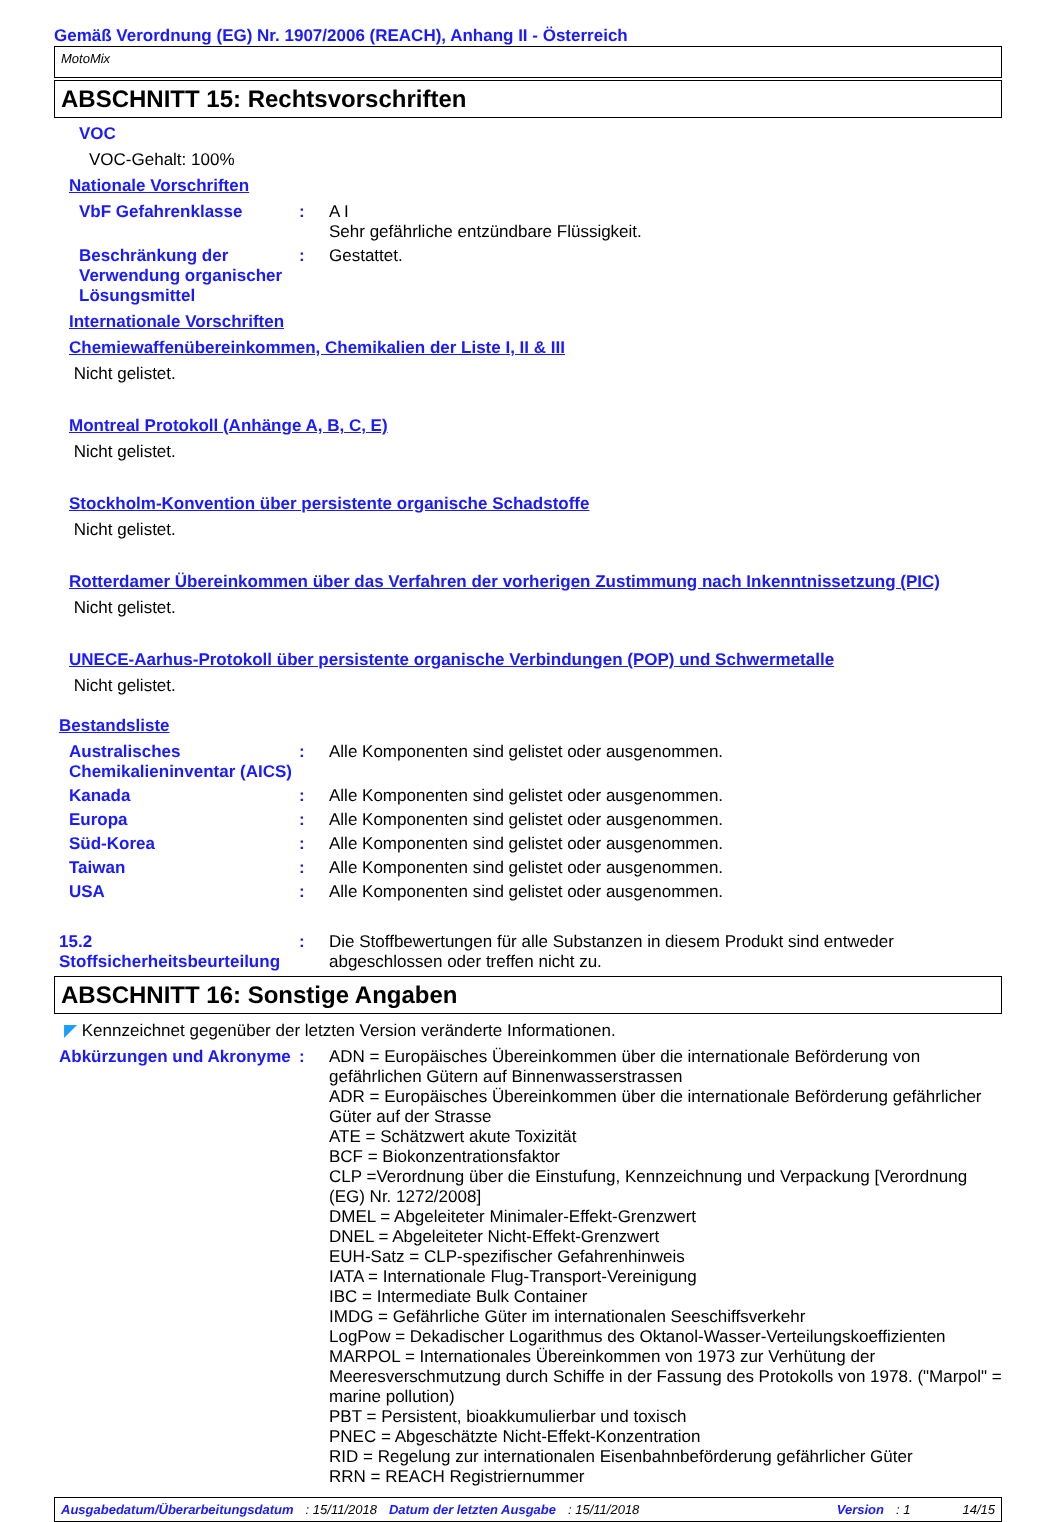Gemäß Verordnung (EG) Nr. 1907/2006 (REACH), Anhang II - Österreich
MotoMix
ABSCHNITT 15: Rechtsvorschriften
VOC
VOC-Gehalt: 100%
Nationale Vorschriften
VbF Gefahrenklasse : A I
Sehr gefährliche entzündbare Flüssigkeit.
Beschränkung der Verwendung organischer Lösungsmittel
: Gestattet.
Internationale Vorschriften
Chemiewaffenübereinkommen, Chemikalien der Liste I, II & III
Nicht gelistet.
Montreal Protokoll (Anhänge A, B, C, E)
Nicht gelistet.
Stockholm-Konvention über persistente organische Schadstoffe
Nicht gelistet.
Rotterdamer Übereinkommen über das Verfahren der vorherigen Zustimmung nach Inkenntnissetzung (PIC)
Nicht gelistet.
UNECE-Aarhus-Protokoll über persistente organische Verbindungen (POP) und Schwermetalle
Nicht gelistet.
Bestandsliste
Australisches Chemikalieninventar (AICS)
: Alle Komponenten sind gelistet oder ausgenommen.
Kanada : Alle Komponenten sind gelistet oder ausgenommen.
Europa : Alle Komponenten sind gelistet oder ausgenommen.
Süd-Korea : Alle Komponenten sind gelistet oder ausgenommen.
Taiwan : Alle Komponenten sind gelistet oder ausgenommen.
USA : Alle Komponenten sind gelistet oder ausgenommen.
15.2 Stoffsicherheitsbeurteilung
: Die Stoffbewertungen für alle Substanzen in diesem Produkt sind entweder abgeschlossen oder treffen nicht zu.
ABSCHNITT 16: Sonstige Angaben
◤ Kennzeichnet gegenüber der letzten Version veränderte Informationen.
Abkürzungen und Akronyme
: ADN = Europäisches Übereinkommen über die internationale Beförderung von gefährlichen Gütern auf Binnenwasserstrassen
ADR = Europäisches Übereinkommen über die internationale Beförderung gefährlicher Güter auf der Strasse
ATE = Schätzwert akute Toxizität
BCF = Biokonzentrationsfaktor
CLP =Verordnung über die Einstufung, Kennzeichnung und Verpackung [Verordnung (EG) Nr. 1272/2008]
DMEL = Abgeleiteter Minimaler-Effekt-Grenzwert
DNEL = Abgeleiteter Nicht-Effekt-Grenzwert
EUH-Satz = CLP-spezifischer Gefahrenhinweis
IATA = Internationale Flug-Transport-Vereinigung
IBC = Intermediate Bulk Container
IMDG = Gefährliche Güter im internationalen Seeschiffsverkehr
LogPow = Dekadischer Logarithmus des Oktanol-Wasser-Verteilungskoeffizienten
MARPOL = Internationales Übereinkommen von 1973 zur Verhütung der Meeresverschmutzung durch Schiffe in der Fassung des Protokolls von 1978. ("Marpol" = marine pollution)
PBT = Persistent, bioakkumulierbar und toxisch
PNEC = Abgeschätzte Nicht-Effekt-Konzentration
RID = Regelung zur internationalen Eisenbahnbeförderung gefährlicher Güter
RRN = REACH Registriernummer
Ausgabedatum/Überarbeitungsdatum : 15/11/2018 Datum der letzten Ausgabe : 15/11/2018 Version : 1 14/15